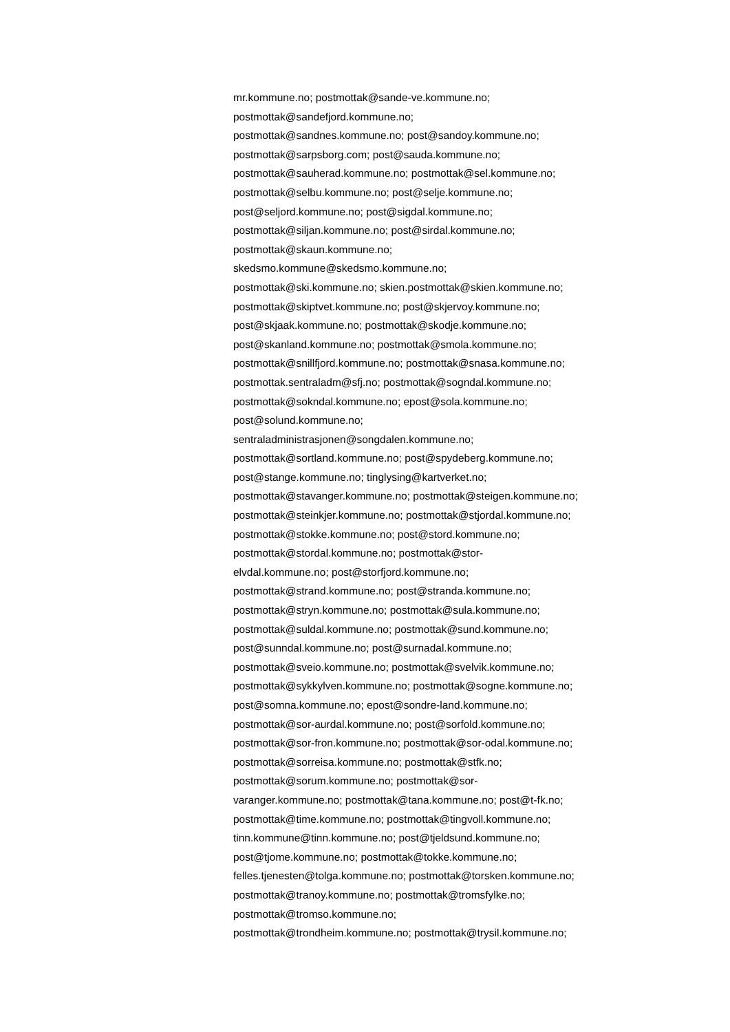mr.kommune.no; postmottak@sande-ve.kommune.no;
postmottak@sandefjord.kommune.no;
postmottak@sandnes.kommune.no; post@sandoy.kommune.no;
postmottak@sarpsborg.com; post@sauda.kommune.no;
postmottak@sauherad.kommune.no; postmottak@sel.kommune.no;
postmottak@selbu.kommune.no; post@selje.kommune.no;
post@seljord.kommune.no; post@sigdal.kommune.no;
postmottak@siljan.kommune.no; post@sirdal.kommune.no;
postmottak@skaun.kommune.no;
skedsmo.kommune@skedsmo.kommune.no;
postmottak@ski.kommune.no; skien.postmottak@skien.kommune.no;
postmottak@skiptvet.kommune.no; post@skjervoy.kommune.no;
post@skjaak.kommune.no; postmottak@skodje.kommune.no;
post@skanland.kommune.no; postmottak@smola.kommune.no;
postmottak@snillfjord.kommune.no; postmottak@snasa.kommune.no;
postmottak.sentraladm@sfj.no; postmottak@sogndal.kommune.no;
postmottak@sokndal.kommune.no; epost@sola.kommune.no;
post@solund.kommune.no;
sentraladministrasjonen@songdalen.kommune.no;
postmottak@sortland.kommune.no; post@spydeberg.kommune.no;
post@stange.kommune.no; tinglysing@kartverket.no;
postmottak@stavanger.kommune.no; postmottak@steigen.kommune.no;
postmottak@steinkjer.kommune.no; postmottak@stjordal.kommune.no;
postmottak@stokke.kommune.no; post@stord.kommune.no;
postmottak@stordal.kommune.no; postmottak@stor-
elvdal.kommune.no; post@storfjord.kommune.no;
postmottak@strand.kommune.no; post@stranda.kommune.no;
postmottak@stryn.kommune.no; postmottak@sula.kommune.no;
postmottak@suldal.kommune.no; postmottak@sund.kommune.no;
post@sunndal.kommune.no; post@surnadal.kommune.no;
postmottak@sveio.kommune.no; postmottak@svelvik.kommune.no;
postmottak@sykkylven.kommune.no; postmottak@sogne.kommune.no;
post@somna.kommune.no; epost@sondre-land.kommune.no;
postmottak@sor-aurdal.kommune.no; post@sorfold.kommune.no;
postmottak@sor-fron.kommune.no; postmottak@sor-odal.kommune.no;
postmottak@sorreisa.kommune.no; postmottak@stfk.no;
postmottak@sorum.kommune.no; postmottak@sor-
varanger.kommune.no; postmottak@tana.kommune.no; post@t-fk.no;
postmottak@time.kommune.no; postmottak@tingvoll.kommune.no;
tinn.kommune@tinn.kommune.no; post@tjeldsund.kommune.no;
post@tjome.kommune.no; postmottak@tokke.kommune.no;
felles.tjenesten@tolga.kommune.no; postmottak@torsken.kommune.no;
postmottak@tranoy.kommune.no; postmottak@tromsfylke.no;
postmottak@tromso.kommune.no;
postmottak@trondheim.kommune.no; postmottak@trysil.kommune.no;